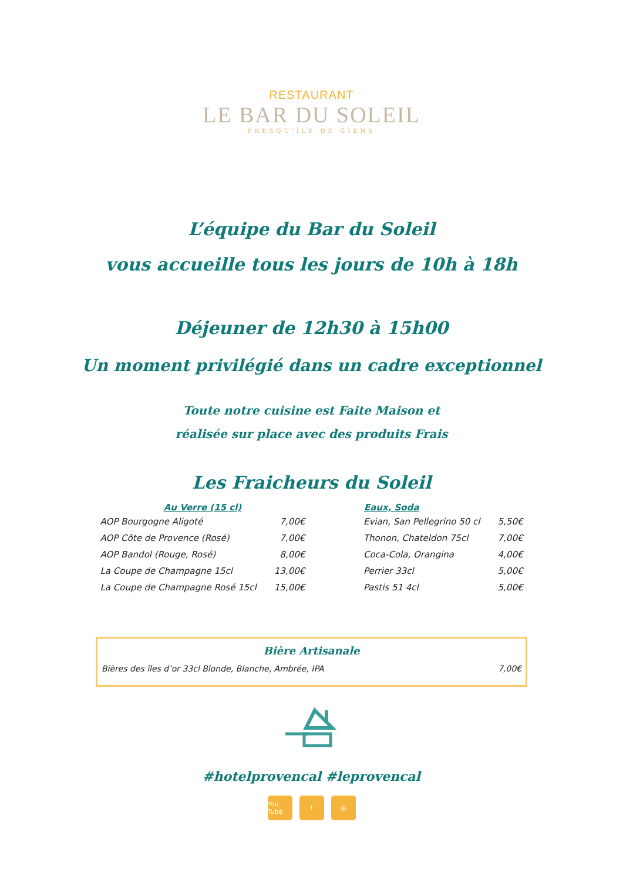RESTAURANT
LE BAR DU SOLEIL
PRESQU'ÎLE DE GIENS
L’équipe du Bar du Soleil
vous accueille tous les jours de 10h à 18h
Déjeuner de 12h30 à 15h00
Un moment privilégié dans un cadre exceptionnel
Toute notre cuisine est Faite Maison et
réalisée sur place avec des produits Frais
Les Fraicheurs du Soleil
| Au Verre (15 cl) | |
| --- | --- |
| AOP Bourgogne Aligoté | 7,00€ |
| AOP Côte de Provence (Rosé) | 7,00€ |
| AOP Bandol (Rouge, Rosé) | 8,00€ |
| La Coupe de Champagne 15cl | 13,00€ |
| La Coupe de Champagne Rosé 15cl | 15,00€ |
| Eaux, Soda | |
| --- | --- |
| Evian, San Pellegrino 50 cl | 5,50€ |
| Thonon, Chateldon 75cl | 7,00€ |
| Coca-Cola, Orangina | 4,00€ |
| Perrier 33cl | 5,00€ |
| Pastis 51 4cl | 5,00€ |
Bière Artisanale
Bières des îles d’or 33cl Blonde, Blanche, Ambrée, IPA 7,00€
#hotelprovencal #leprovencal
You Tube f ◎